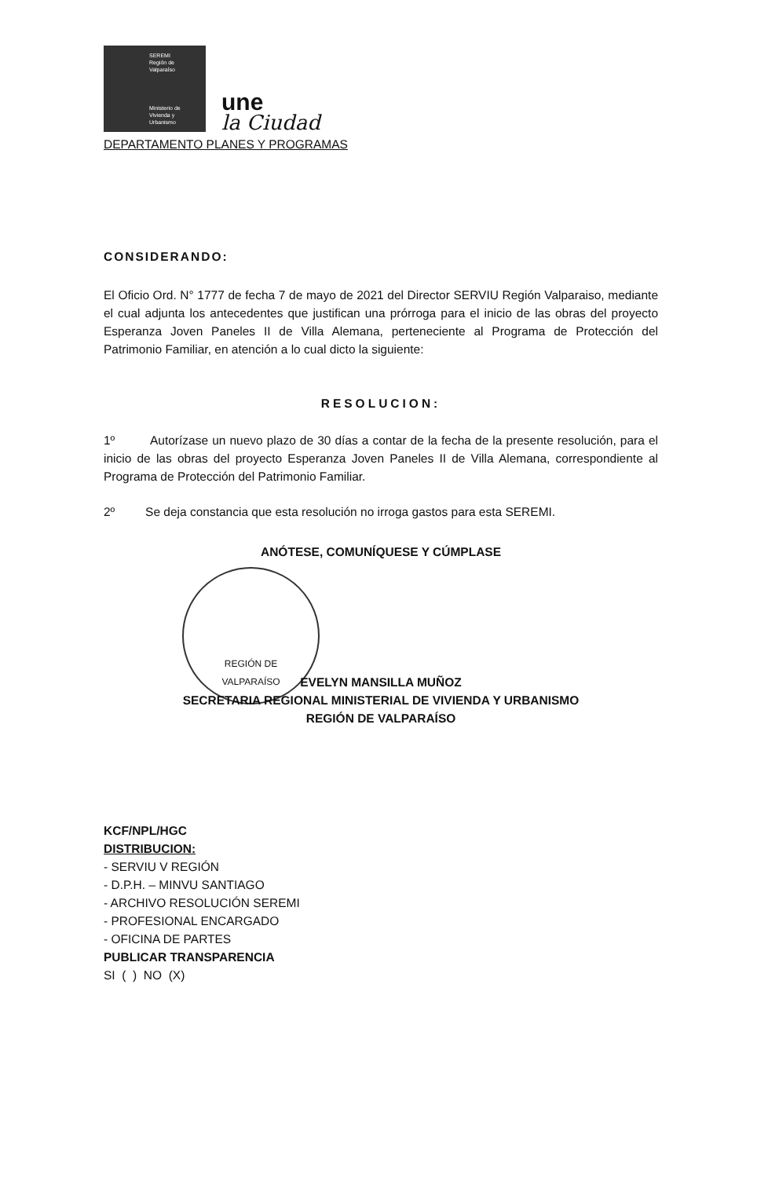SEREMI
Región de Valparaíso
Ministerio de
Vivienda y
Urbanismo
une
la Ciudad
DEPARTAMENTO PLANES Y PROGRAMAS
CONSIDERANDO:
El Oficio Ord. N° 1777 de fecha 7 de mayo de 2021 del Director SERVIU Región Valparaiso, mediante el cual adjunta los antecedentes que justifican una prórroga para el inicio de las obras del proyecto Esperanza Joven Paneles II de Villa Alemana, perteneciente al Programa de Protección del Patrimonio Familiar, en atención a lo cual dicto la siguiente:
RESOLUCION:
1º Autorízase un nuevo plazo de 30 días a contar de la fecha de la presente resolución, para el inicio de las obras del proyecto Esperanza Joven Paneles II de Villa Alemana, correspondiente al Programa de Protección del Patrimonio Familiar.
2º Se deja constancia que esta resolución no irroga gastos para esta SEREMI.
ANÓTESE, COMUNÍQUESE Y CÚMPLASE
REGIÓN DE
VALPARAÍSO
EVELYN MANSILLA MUÑOZ
SECRETARIA REGIONAL MINISTERIAL DE VIVIENDA Y URBANISMO
REGIÓN DE VALPARAÍSO
KCF/NPL/HGC
DISTRIBUCION:
- SERVIU V REGIÓN
- D.P.H. – MINVU SANTIAGO
- ARCHIVO RESOLUCIÓN SEREMI
- PROFESIONAL ENCARGADO
- OFICINA DE PARTES
PUBLICAR TRANSPARENCIA
SI ( ) NO (X)